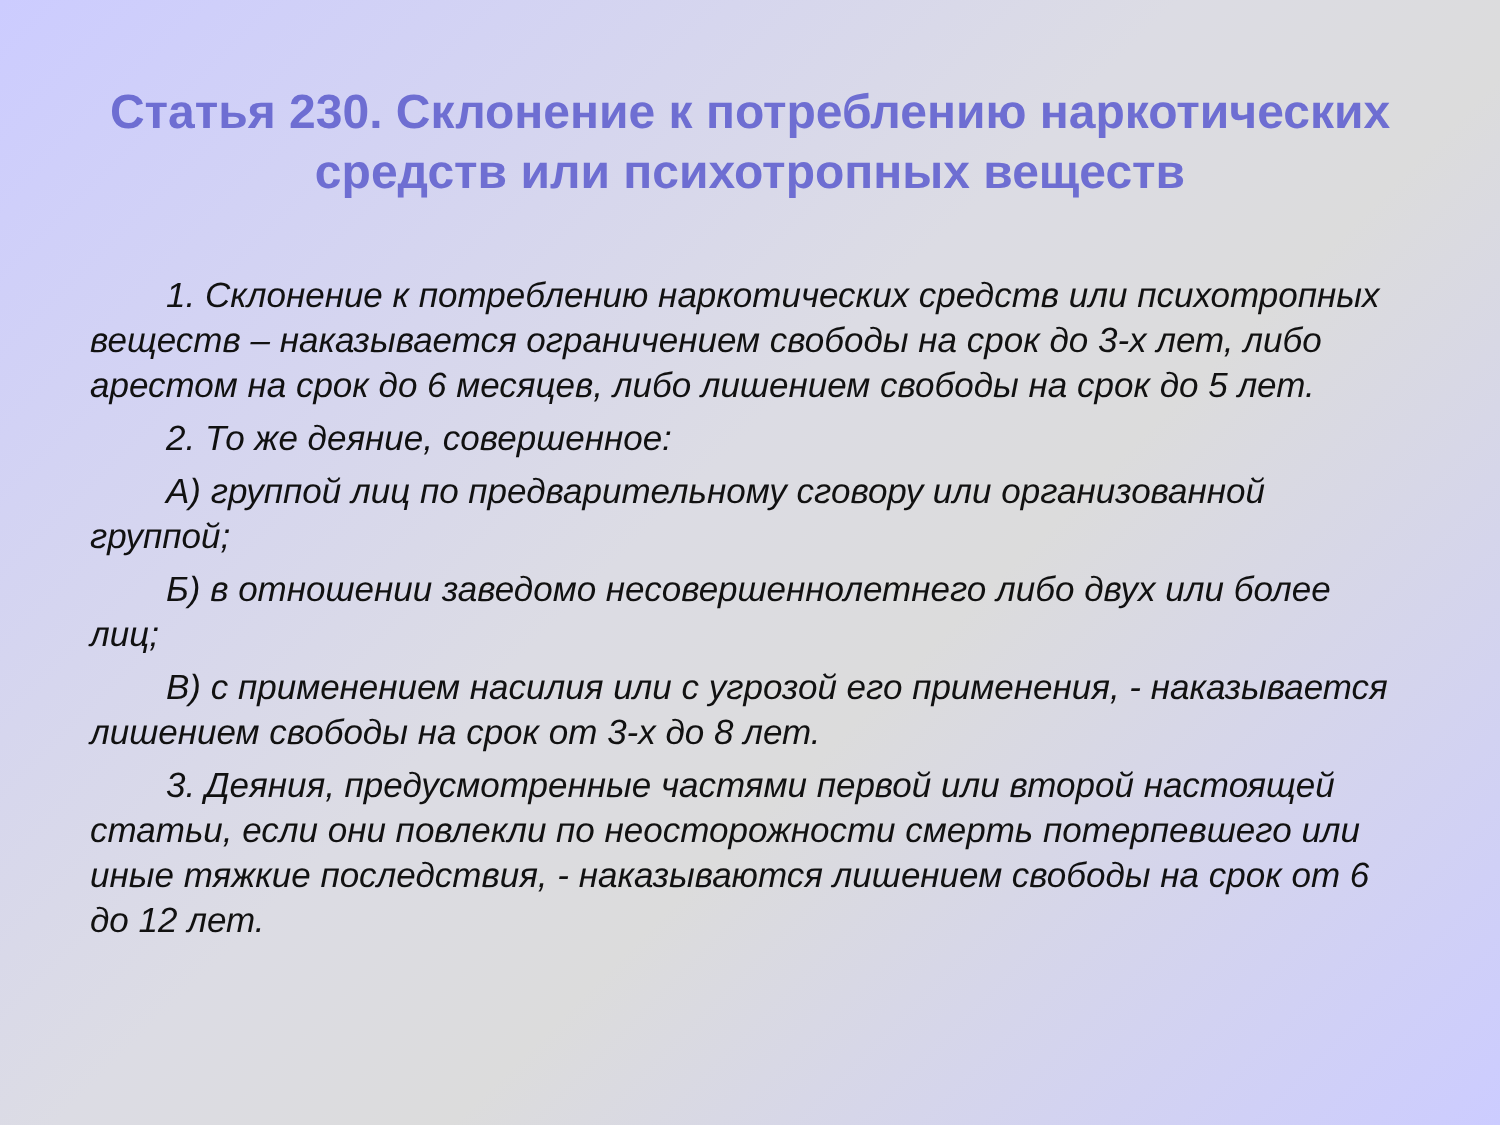Статья 230. Склонение к потреблению наркотических средств или психотропных веществ
1. Склонение к потреблению наркотических средств или психотропных веществ – наказывается ограничением свободы на срок до 3-х лет, либо арестом на срок до 6 месяцев, либо лишением свободы на срок до 5 лет.
2. То же деяние, совершенное:
А) группой лиц по предварительному сговору или организованной группой;
Б) в отношении заведомо несовершеннолетнего либо двух или более лиц;
В) с применением насилия или с угрозой его применения, - наказывается лишением свободы на срок от 3-х до 8 лет.
3. Деяния, предусмотренные частями первой или второй настоящей статьи, если они повлекли по неосторожности смерть потерпевшего или иные тяжкие последствия, - наказываются лишением свободы на срок от 6 до 12 лет.